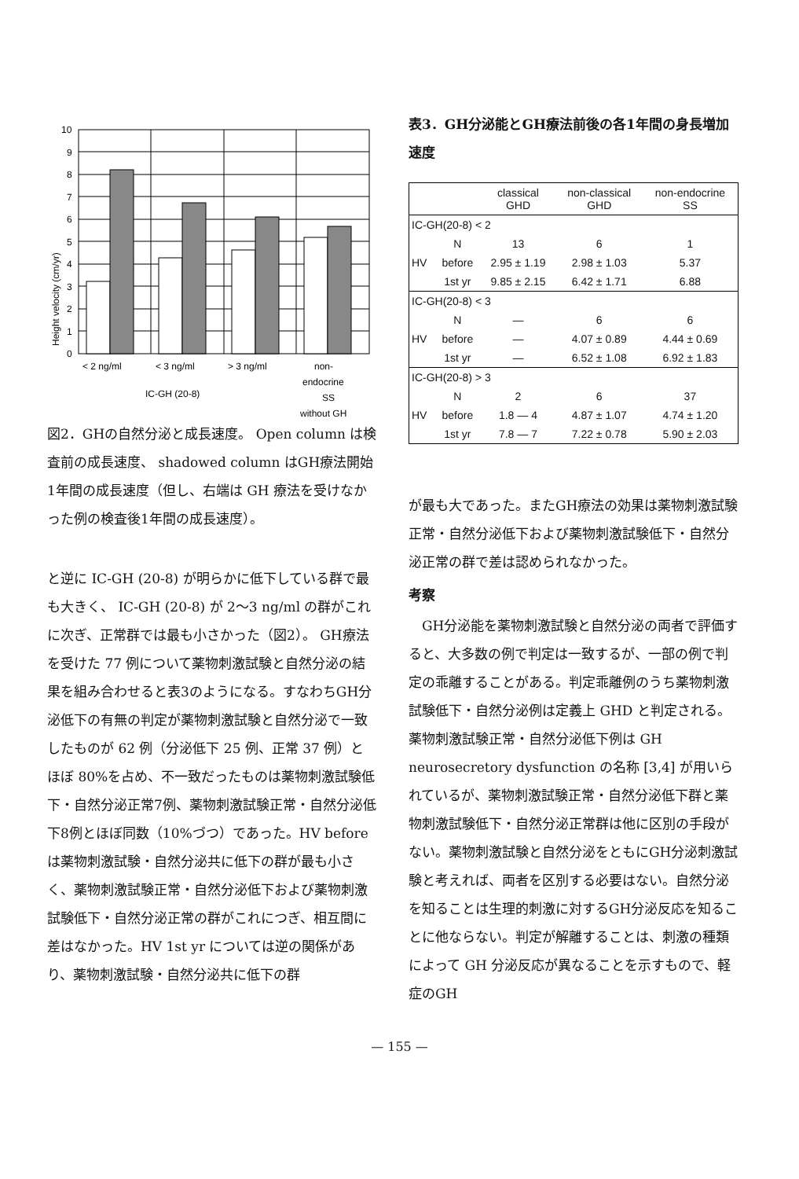Height velocity (cm/yr)
0
1
2
3
4
5
6
7
8
9
10
< 2 ng/ml
< 3 ng/ml
> 3 ng/ml
non-
endocrine
SS
without GH
IC-GH (20-8)
図2．GHの自然分泌と成長速度。 Open column は検査前の成長速度、 shadowed column はGH療法開始1年間の成長速度（但し、右端は GH 療法を受けなかった例の検査後1年間の成長速度）。
と逆に IC-GH (20-8) が明らかに低下している群で最も大きく、 IC-GH (20-8) が 2〜3 ng/ml の群がこれに次ぎ、正常群では最も小さかった（図2）。 GH療法を受けた 77 例について薬物刺激試験と自然分泌の結果を組み合わせると表3のようになる。すなわちGH分泌低下の有無の判定が薬物刺激試験と自然分泌で一致したものが 62 例（分泌低下 25 例、正常 37 例）とほぼ 80%を占め、不一致だったものは薬物刺激試験低下・自然分泌正常7例、薬物刺激試験正常・自然分泌低下8例とほぼ同数（10%づつ）であった。HV before は薬物刺激試験・自然分泌共に低下の群が最も小さく、薬物刺激試験正常・自然分泌低下および薬物刺激試験低下・自然分泌正常の群がこれにつぎ、相互間に差はなかった。HV 1st yr については逆の関係があり、薬物刺激試験・自然分泌共に低下の群
表3．GH分泌能とGH療法前後の各1年間の身長増加速度
| | | classical GHD | non-classical GHD | non-endocrine SS |
| --- | --- | --- | --- | --- |
| IC-GH(20-8) < 2 | | | | |
| | N | 13 | 6 | 1 |
| HV | before | 2.95 ± 1.19 | 2.98 ± 1.03 | 5.37 |
| | 1st yr | 9.85 ± 2.15 | 6.42 ± 1.71 | 6.88 |
| IC-GH(20-8) < 3 | | | | |
| | N | — | 6 | 6 |
| HV | before | — | 4.07 ± 0.89 | 4.44 ± 0.69 |
| | 1st yr | — | 6.52 ± 1.08 | 6.92 ± 1.83 |
| IC-GH(20-8) > 3 | | | | |
| | N | 2 | 6 | 37 |
| HV | before | 1.8 — 4 | 4.87 ± 1.07 | 4.74 ± 1.20 |
| | 1st yr | 7.8 — 7 | 7.22 ± 0.78 | 5.90 ± 2.03 |
が最も大であった。またGH療法の効果は薬物刺激試験正常・自然分泌低下および薬物刺激試験低下・自然分泌正常の群で差は認められなかった。
考察
　GH分泌能を薬物刺激試験と自然分泌の両者で評価すると、大多数の例で判定は一致するが、一部の例で判定の乖離することがある。判定乖離例のうち薬物刺激試験低下・自然分泌例は定義上 GHD と判定される。薬物刺激試験正常・自然分泌低下例は GH neurosecretory dysfunction の名称 [3,4] が用いられているが、薬物刺激試験正常・自然分泌低下群と薬物刺激試験低下・自然分泌正常群は他に区別の手段がない。薬物刺激試験と自然分泌をともにGH分泌刺激試験と考えれば、両者を区別する必要はない。自然分泌を知ることは生理的刺激に対するGH分泌反応を知ることに他ならない。判定が解離することは、刺激の種類によって GH 分泌反応が異なることを示すもので、軽症のGH
— 155 —